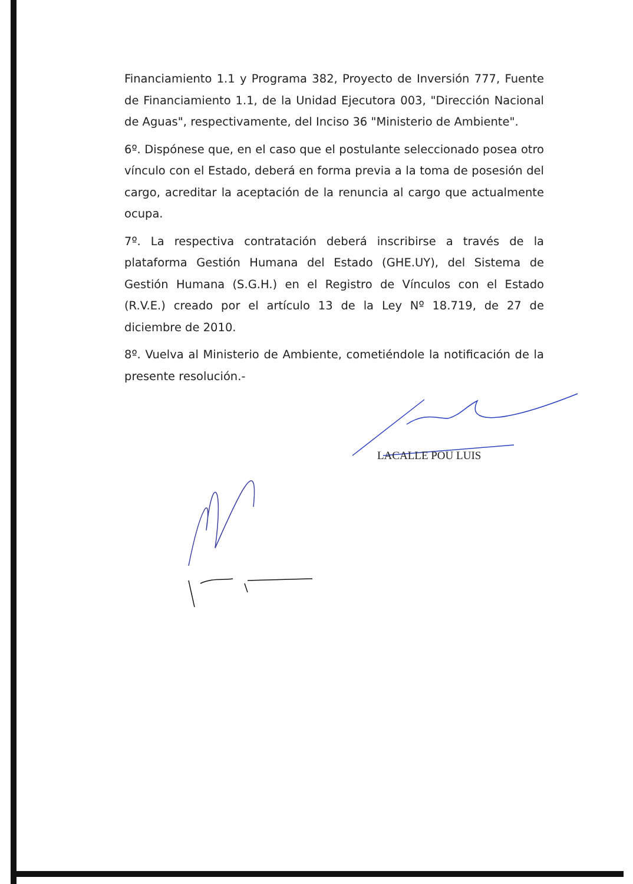Financiamiento 1.1 y Programa 382, Proyecto de Inversión 777, Fuente de Financiamiento 1.1, de la Unidad Ejecutora 003, "Dirección Nacional de Aguas", respectivamente, del Inciso 36 "Ministerio de Ambiente".
6º. Dispónese que, en el caso que el postulante seleccionado posea otro vínculo con el Estado, deberá en forma previa a la toma de posesión del cargo, acreditar la aceptación de la renuncia al cargo que actualmente ocupa.
7º. La respectiva contratación deberá inscribirse a través de la plataforma Gestión Humana del Estado (GHE.UY), del Sistema de Gestión Humana (S.G.H.) en el Registro de Vínculos con el Estado (R.V.E.) creado por el artículo 13 de la Ley Nº 18.719, de 27 de diciembre de 2010.
8º. Vuelva al Ministerio de Ambiente, cometiéndole la notificación de la presente resolución.-
LACALLE POU LUIS